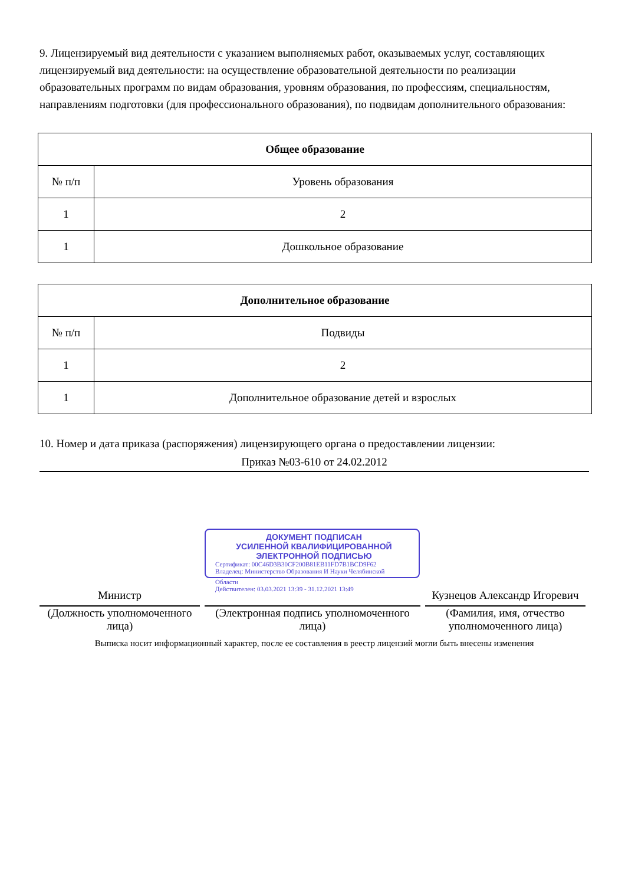9. Лицензируемый вид деятельности с указанием выполняемых работ, оказываемых услуг, составляющих лицензируемый вид деятельности: на осуществление образовательной деятельности по реализации образовательных программ по видам образования, уровням образования, по профессиям, специальностям, направлениям подготовки (для профессионального образования), по подвидам дополнительного образования:
| Общее образование | |
| --- | --- |
| № п/п | Уровень образования |
| 1 | 2 |
| 1 | Дошкольное образование |
| Дополнительное образование | |
| --- | --- |
| № п/п | Подвиды |
| 1 | 2 |
| 1 | Дополнительное образование детей и взрослых |
10. Номер и дата приказа (распоряжения) лицензирующего органа о предоставлении лицензии:
Приказ №03-610 от 24.02.2012
Министр
(Должность уполномоченного лица)
ДОКУМЕНТ ПОДПИСАН
УСИЛЕННОЙ КВАЛИФИЦИРОВАННОЙ
ЭЛЕКТРОННОЙ ПОДПИСЬЮ
Сертификат: 00C46D3B30CF200B81EB11FD7B1BCD9F62
Владелец: Министерство Образования И Науки Челябинской
Области
Действителен: 03.03.2021 13:39 - 31.12.2021 13:49
(Электронная подпись уполномоченного лица)
Кузнецов Александр Игоревич
(Фамилия, имя, отчество уполномоченного лица)
Выписка носит информационный характер, после ее составления в реестр лицензий могли быть внесены изменения